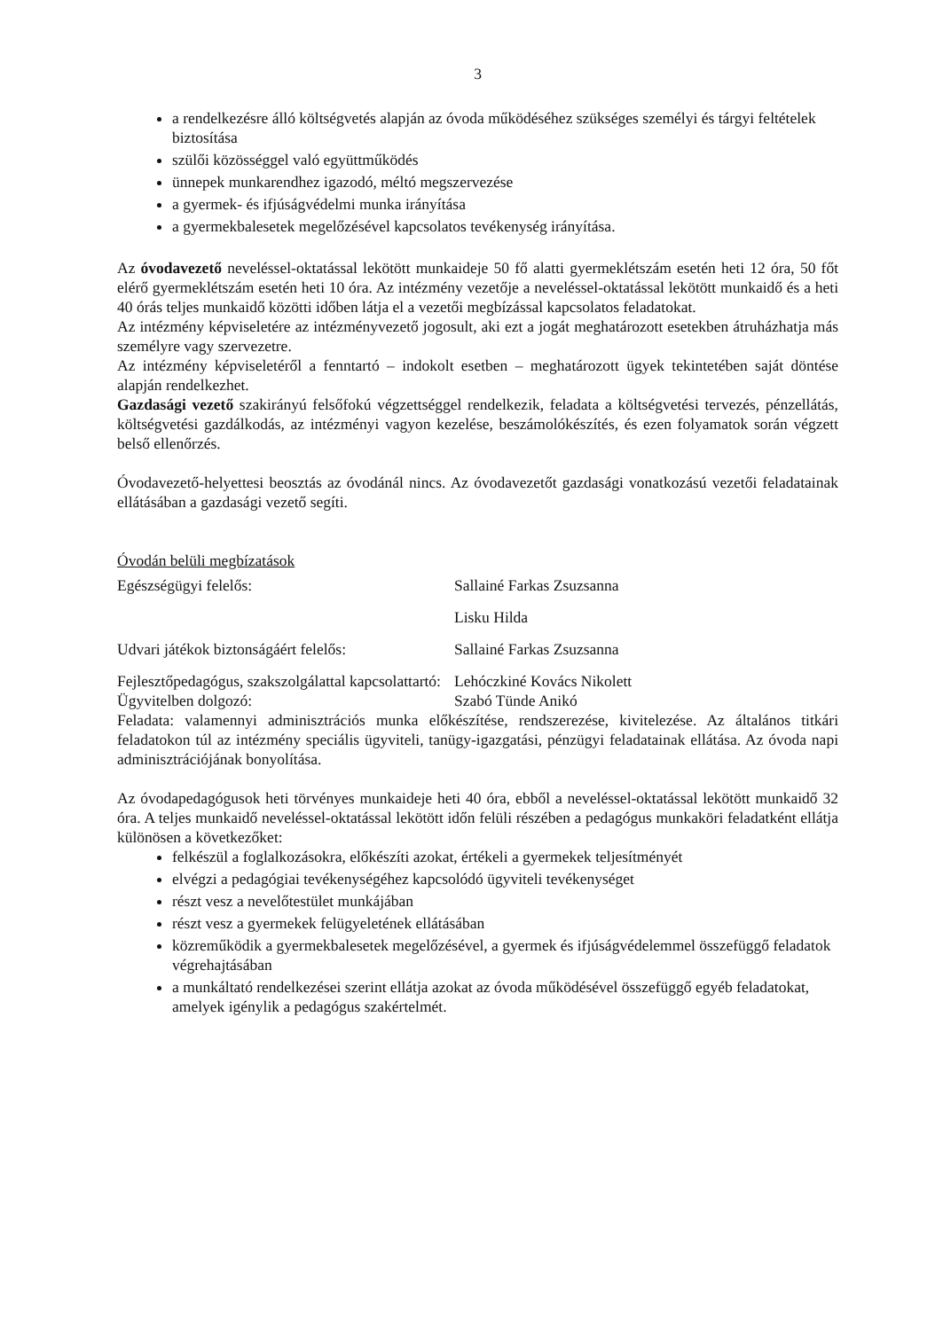3
a rendelkezésre álló költségvetés alapján az óvoda működéséhez szükséges személyi és tárgyi feltételek biztosítása
szülői közösséggel való együttműködés
ünnepek munkarendhez igazodó, méltó megszervezése
a gyermek- és ifjúságvédelmi munka irányítása
a gyermekbalesetek megelőzésével kapcsolatos tevékenység irányítása.
Az óvodavezető neveléssel-oktatással lekötött munkaideje 50 fő alatti gyermeklétszám esetén heti 12 óra, 50 főt elérő gyermeklétszám esetén heti 10 óra. Az intézmény vezetője a neveléssel-oktatással lekötött munkaidő és a heti 40 órás teljes munkaidő közötti időben látja el a vezetői megbízással kapcsolatos feladatokat.
Az intézmény képviseletére az intézményvezető jogosult, aki ezt a jogát meghatározott esetekben átruházhatja más személyre vagy szervezetre.
Az intézmény képviseletéről a fenntartó – indokolt esetben – meghatározott ügyek tekintetében saját döntése alapján rendelkezhet.
Gazdasági vezető szakirányú felsőfokú végzettséggel rendelkezik, feladata a költségvetési tervezés, pénzellátás, költségvetési gazdálkodás, az intézményi vagyon kezelése, beszámolókészítés, és ezen folyamatok során végzett belső ellenőrzés.
Óvodavezető-helyettesi beosztás az óvodánál nincs. Az óvodavezetőt gazdasági vonatkozású vezetői feladatainak ellátásában a gazdasági vezető segíti.
Óvodán belüli megbízatások
| Egészségügyi felelős: | Sallainé Farkas Zsuzsanna |
| | Lisku Hilda |
| Udvari játékok biztonságáért felelős: | Sallainé Farkas Zsuzsanna |
| Fejlesztőpedagógus, szakszolgálattal kapcsolattartó: | Lehóczkiné Kovács Nikolett |
| Ügyvitelben dolgozó: | Szabó Tünde Anikó |
Feladata: valamennyi adminisztrációs munka előkészítése, rendszerezése, kivitelezése. Az általános titkári feladatokon túl az intézmény speciális ügyviteli, tanügy-igazgatási, pénzügyi feladatainak ellátása. Az óvoda napi adminisztrációjának bonyolítása.
Az óvodapedagógusok heti törvényes munkaideje heti 40 óra, ebből a neveléssel-oktatással lekötött munkaidő 32 óra. A teljes munkaidő neveléssel-oktatással lekötött időn felüli részében a pedagógus munkaköri feladatként ellátja különösen a következőket:
felkészül a foglalkozásokra, előkészíti azokat, értékeli a gyermekek teljesítményét
elvégzi a pedagógiai tevékenységéhez kapcsolódó ügyviteli tevékenységet
részt vesz a nevelőtestület munkájában
részt vesz a gyermekek felügyeletének ellátásában
közreműködik a gyermekbalesetek megelőzésével, a gyermek és ifjúságvédelemmel összefüggő feladatok végrehajtásában
a munkáltató rendelkezései szerint ellátja azokat az óvoda működésével összefüggő egyéb feladatokat, amelyek igénylik a pedagógus szakértelmét.